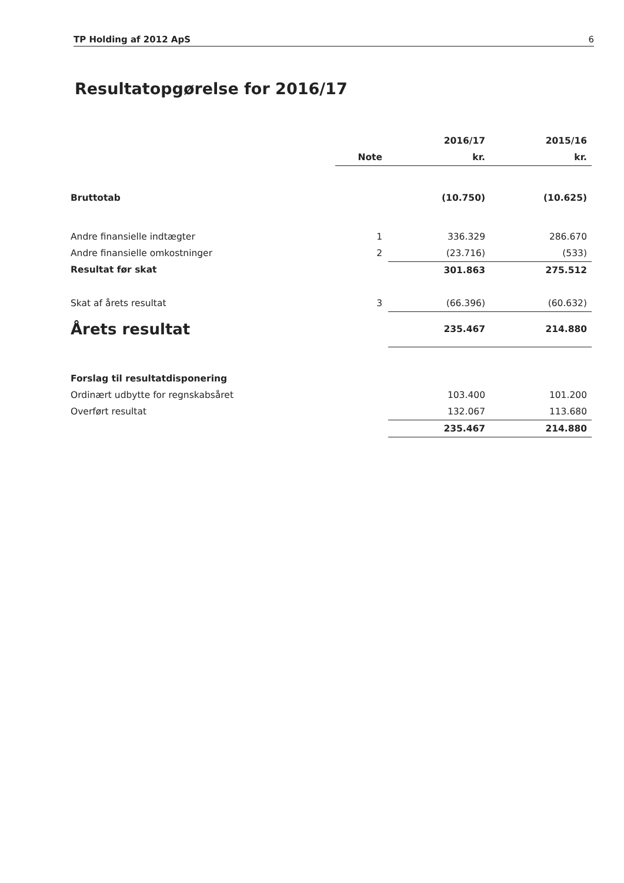TP Holding af 2012 ApS 6
Resultatopgørelse for 2016/17
| | | 2016/17 | 2015/16 |
| --- | --- | --- | --- |
| | Note | kr. | kr. |
| Bruttotab | | (10.750) | (10.625) |
| Andre finansielle indtægter | 1 | 336.329 | 286.670 |
| Andre finansielle omkostninger | 2 | (23.716) | (533) |
| Resultat før skat | | 301.863 | 275.512 |
| Skat af årets resultat | 3 | (66.396) | (60.632) |
| Årets resultat | | 235.467 | 214.880 |
| Forslag til resultatdisponering | | | |
| Ordinært udbytte for regnskabsåret | | 103.400 | 101.200 |
| Overført resultat | | 132.067 | 113.680 |
| | | 235.467 | 214.880 |